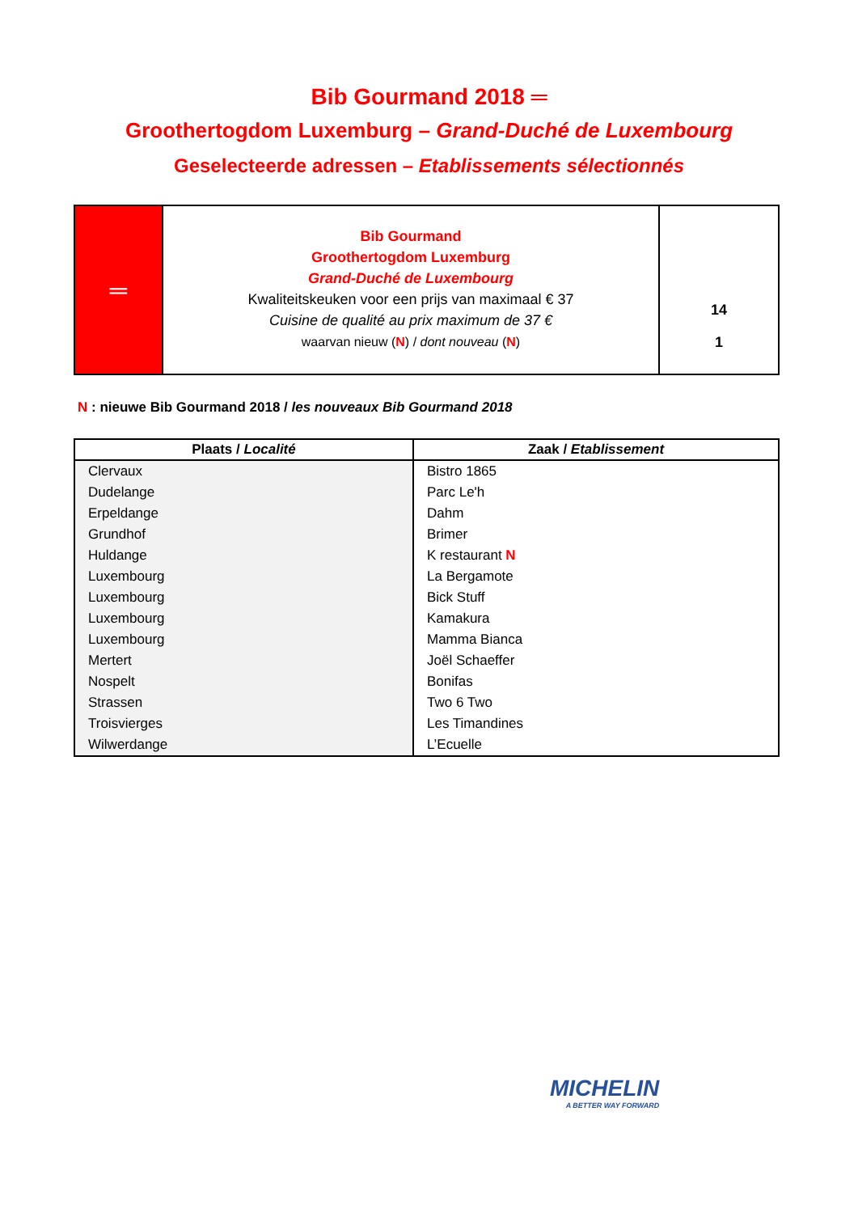Bib Gourmand 2018 ═
Groothertogdom Luxemburg – Grand-Duché de Luxembourg
Geselecteerde adressen – Etablissements sélectionnés
| ═ | Bib Gourmand Groothertogdom Luxemburg Grand-Duché de Luxembourg Kwaliteitskeuken voor een prijs van maximaal € 37 Cuisine de qualité au prix maximum de 37 € waarvan nieuw ( N ) / dont nouveau ( N ) | 14 1 |
N : nieuwe Bib Gourmand 2018 / les nouveaux Bib Gourmand 2018
| Plaats / Localité | Zaak / Etablissement |
| --- | --- |
| Clervaux | Bistro 1865 |
| Dudelange | Parc Le'h |
| Erpeldange | Dahm |
| Grundhof | Brimer |
| Huldange | K restaurant N |
| Luxembourg | La Bergamote |
| Luxembourg | Bick Stuff |
| Luxembourg | Kamakura |
| Luxembourg | Mamma Bianca |
| Mertert | Joël Schaeffer |
| Nospelt | Bonifas |
| Strassen | Two 6 Two |
| Troisvierges | Les Timandines |
| Wilwerdange | L’Ecuelle |
MICHELIN
A BETTER WAY FORWARD